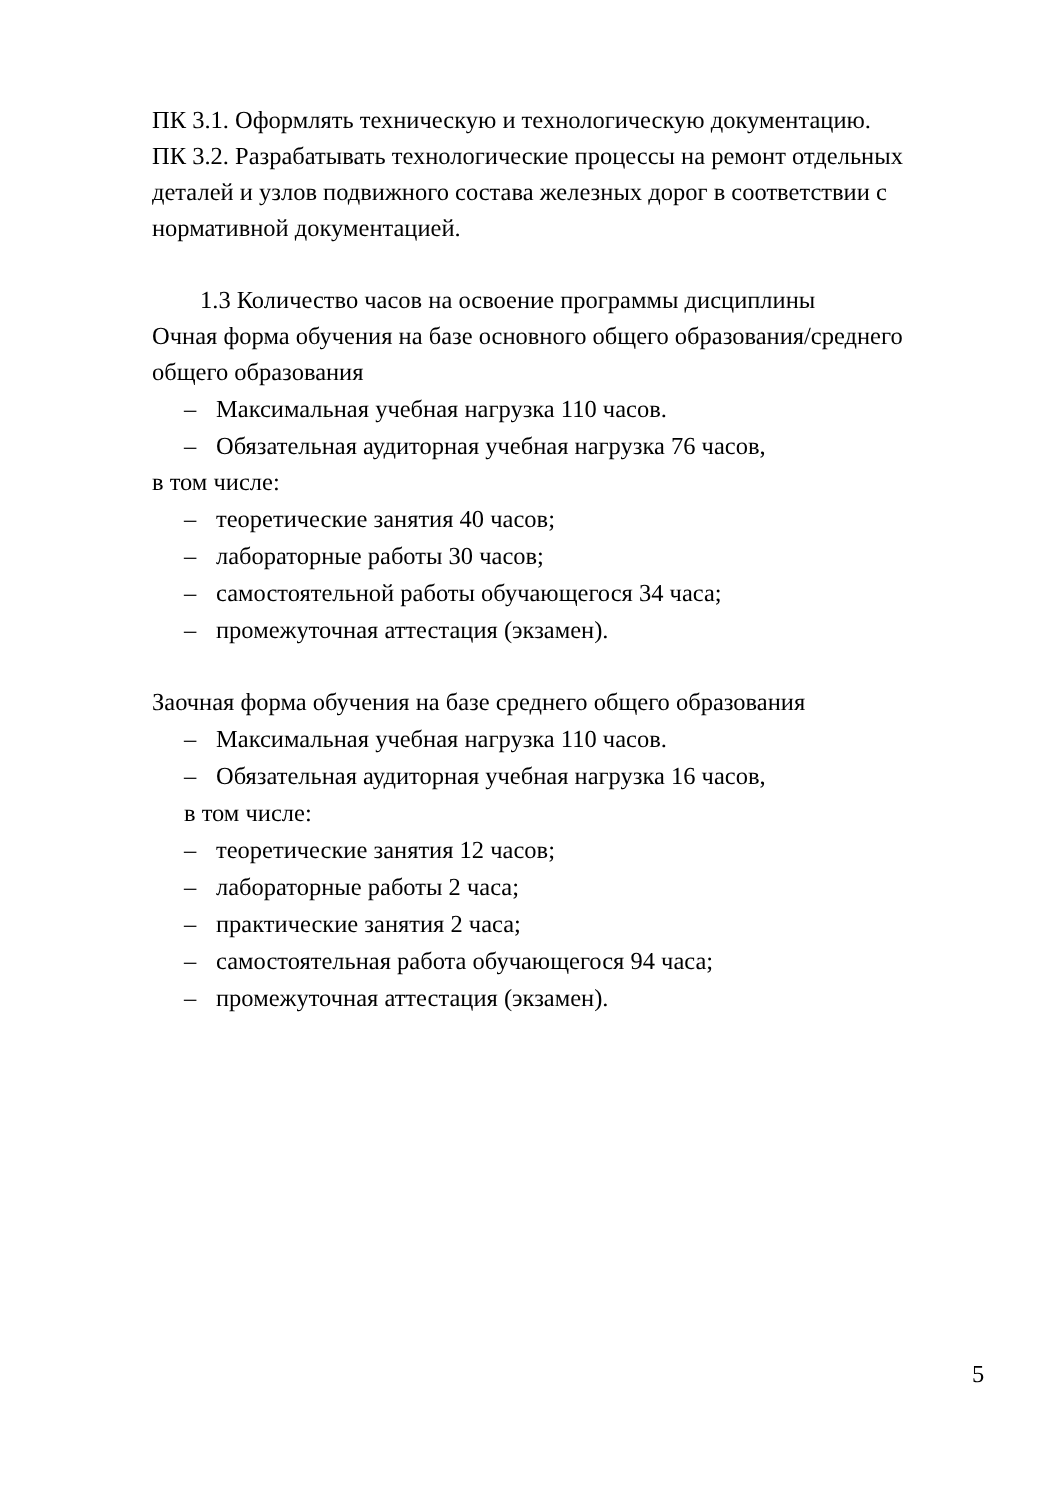ПК 3.1. Оформлять техническую и технологическую документацию.
ПК 3.2. Разрабатывать технологические процессы на ремонт отдельных деталей и узлов подвижного состава железных дорог в соответствии с нормативной документацией.
1.3 Количество часов на освоение программы дисциплины
Очная форма обучения на базе основного общего образования/среднего общего образования
– Максимальная учебная нагрузка 110 часов.
– Обязательная аудиторная учебная нагрузка 76 часов,
в том числе:
– теоретические занятия 40 часов;
– лабораторные работы 30 часов;
– самостоятельной работы обучающегося 34 часа;
– промежуточная аттестация (экзамен).
Заочная форма обучения на базе среднего общего образования
– Максимальная учебная нагрузка 110 часов.
– Обязательная аудиторная учебная нагрузка 16 часов,
в том числе:
– теоретические занятия 12 часов;
– лабораторные работы 2 часа;
– практические занятия 2 часа;
– самостоятельная работа обучающегося 94 часа;
– промежуточная аттестация (экзамен).
5